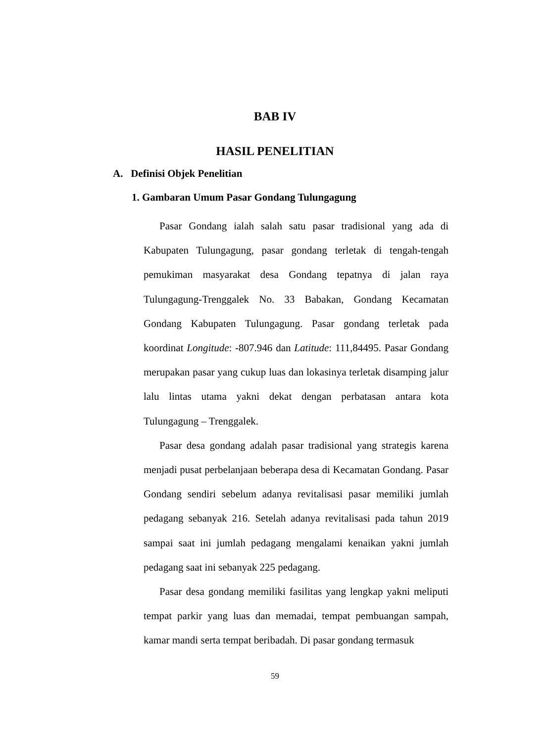BAB IV
HASIL PENELITIAN
A. Definisi Objek Penelitian
1. Gambaran Umum Pasar Gondang Tulungagung
Pasar Gondang ialah salah satu pasar tradisional yang ada di Kabupaten Tulungagung, pasar gondang terletak di tengah-tengah pemukiman masyarakat desa Gondang tepatnya di jalan raya Tulungagung-Trenggalek No. 33 Babakan, Gondang Kecamatan Gondang Kabupaten Tulungagung. Pasar gondang terletak pada koordinat Longitude: -807.946 dan Latitude: 111,84495. Pasar Gondang merupakan pasar yang cukup luas dan lokasinya terletak disamping jalur lalu lintas utama yakni dekat dengan perbatasan antara kota Tulungagung – Trenggalek.
Pasar desa gondang adalah pasar tradisional yang strategis karena menjadi pusat perbelanjaan beberapa desa di Kecamatan Gondang. Pasar Gondang sendiri sebelum adanya revitalisasi pasar memiliki jumlah pedagang sebanyak 216. Setelah adanya revitalisasi pada tahun 2019 sampai saat ini jumlah pedagang mengalami kenaikan yakni jumlah pedagang saat ini sebanyak 225 pedagang.
Pasar desa gondang memiliki fasilitas yang lengkap yakni meliputi tempat parkir yang luas dan memadai, tempat pembuangan sampah, kamar mandi serta tempat beribadah. Di pasar gondang termasuk
59